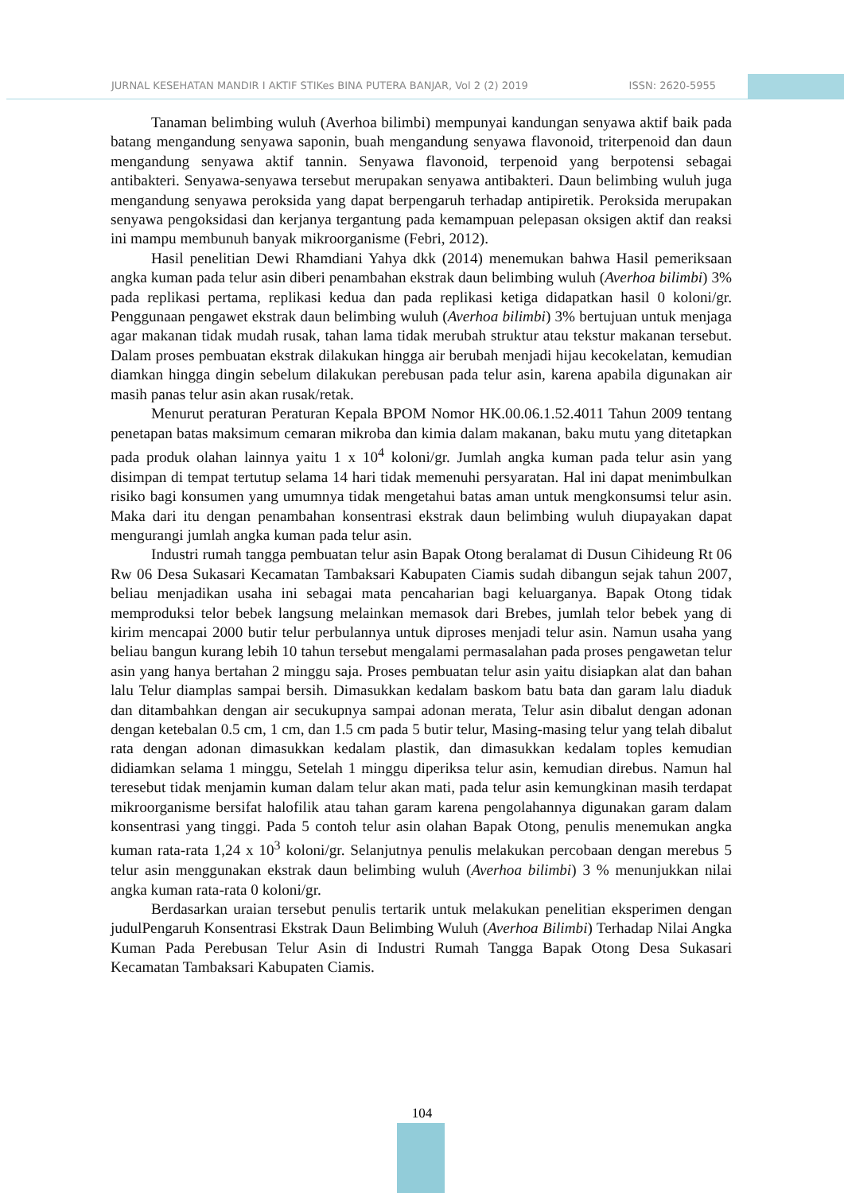JURNAL KESEHATAN MANDIR I AKTIF STIKes BINA PUTERA BANJAR, Vol 2 (2) 2019 ISSN: 2620-5955
Tanaman belimbing wuluh (Averhoa bilimbi) mempunyai kandungan senyawa aktif baik pada batang mengandung senyawa saponin, buah mengandung senyawa flavonoid, triterpenoid dan daun mengandung senyawa aktif tannin. Senyawa flavonoid, terpenoid yang berpotensi sebagai antibakteri. Senyawa-senyawa tersebut merupakan senyawa antibakteri. Daun belimbing wuluh juga mengandung senyawa peroksida yang dapat berpengaruh terhadap antipiretik. Peroksida merupakan senyawa pengoksidasi dan kerjanya tergantung pada kemampuan pelepasan oksigen aktif dan reaksi ini mampu membunuh banyak mikroorganisme (Febri, 2012).
Hasil penelitian Dewi Rhamdiani Yahya dkk (2014) menemukan bahwa Hasil pemeriksaan angka kuman pada telur asin diberi penambahan ekstrak daun belimbing wuluh (Averhoa bilimbi) 3% pada replikasi pertama, replikasi kedua dan pada replikasi ketiga didapatkan hasil 0 koloni/gr. Penggunaan pengawet ekstrak daun belimbing wuluh (Averhoa bilimbi) 3% bertujuan untuk menjaga agar makanan tidak mudah rusak, tahan lama tidak merubah struktur atau tekstur makanan tersebut. Dalam proses pembuatan ekstrak dilakukan hingga air berubah menjadi hijau kecokelatan, kemudian diamkan hingga dingin sebelum dilakukan perebusan pada telur asin, karena apabila digunakan air masih panas telur asin akan rusak/retak.
Menurut peraturan Peraturan Kepala BPOM Nomor HK.00.06.1.52.4011 Tahun 2009 tentang penetapan batas maksimum cemaran mikroba dan kimia dalam makanan, baku mutu yang ditetapkan pada produk olahan lainnya yaitu 1 x 10<sup>4</sup> koloni/gr. Jumlah angka kuman pada telur asin yang disimpan di tempat tertutup selama 14 hari tidak memenuhi persyaratan. Hal ini dapat menimbulkan risiko bagi konsumen yang umumnya tidak mengetahui batas aman untuk mengkonsumsi telur asin. Maka dari itu dengan penambahan konsentrasi ekstrak daun belimbing wuluh diupayakan dapat mengurangi jumlah angka kuman pada telur asin.
Industri rumah tangga pembuatan telur asin Bapak Otong beralamat di Dusun Cihideung Rt 06 Rw 06 Desa Sukasari Kecamatan Tambaksari Kabupaten Ciamis sudah dibangun sejak tahun 2007, beliau menjadikan usaha ini sebagai mata pencaharian bagi keluarganya. Bapak Otong tidak memproduksi telor bebek langsung melainkan memasok dari Brebes, jumlah telor bebek yang di kirim mencapai 2000 butir telur perbulannya untuk diproses menjadi telur asin. Namun usaha yang beliau bangun kurang lebih 10 tahun tersebut mengalami permasalahan pada proses pengawetan telur asin yang hanya bertahan 2 minggu saja. Proses pembuatan telur asin yaitu disiapkan alat dan bahan lalu Telur diamplas sampai bersih. Dimasukkan kedalam baskom batu bata dan garam lalu diaduk dan ditambahkan dengan air secukupnya sampai adonan merata, Telur asin dibalut dengan adonan dengan ketebalan 0.5 cm, 1 cm, dan 1.5 cm pada 5 butir telur, Masing-masing telur yang telah dibalut rata dengan adonan dimasukkan kedalam plastik, dan dimasukkan kedalam toples kemudian didiamkan selama 1 minggu, Setelah 1 minggu diperiksa telur asin, kemudian direbus. Namun hal teresebut tidak menjamin kuman dalam telur akan mati, pada telur asin kemungkinan masih terdapat mikroorganisme bersifat halofilik atau tahan garam karena pengolahannya digunakan garam dalam konsentrasi yang tinggi. Pada 5 contoh telur asin olahan Bapak Otong, penulis menemukan angka kuman rata-rata 1,24 x 10<sup>3</sup> koloni/gr. Selanjutnya penulis melakukan percobaan dengan merebus 5 telur asin menggunakan ekstrak daun belimbing wuluh (Averhoa bilimbi) 3 % menunjukkan nilai angka kuman rata-rata 0 koloni/gr.
Berdasarkan uraian tersebut penulis tertarik untuk melakukan penelitian eksperimen dengan judulPengaruh Konsentrasi Ekstrak Daun Belimbing Wuluh (Averhoa Bilimbi) Terhadap Nilai Angka Kuman Pada Perebusan Telur Asin di Industri Rumah Tangga Bapak Otong Desa Sukasari Kecamatan Tambaksari Kabupaten Ciamis.
104